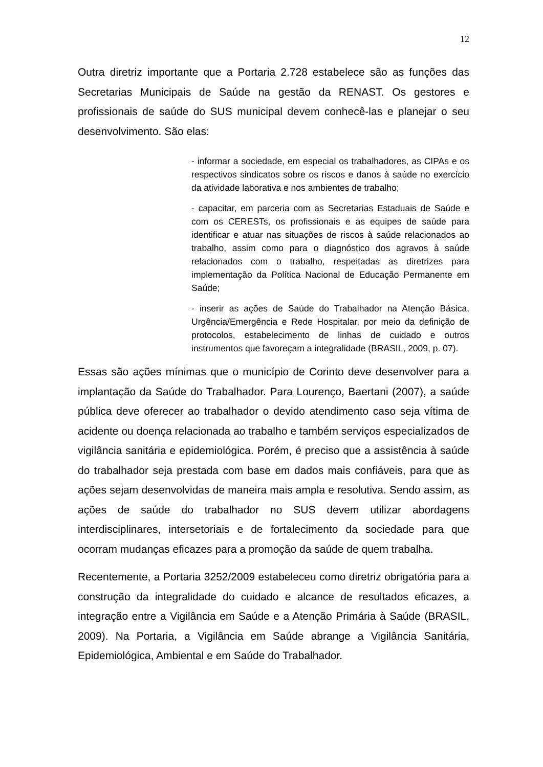12
Outra diretriz importante que a Portaria 2.728 estabelece são as funções das Secretarias Municipais de Saúde na gestão da RENAST. Os gestores e profissionais de saúde do SUS municipal devem conhecê-las e planejar o seu desenvolvimento. São elas:
- informar a sociedade, em especial os trabalhadores, as CIPAs e os respectivos sindicatos sobre os riscos e danos à saúde no exercício da atividade laborativa e nos ambientes de trabalho;
- capacitar, em parceria com as Secretarias Estaduais de Saúde e com os CERESTs, os profissionais e as equipes de saúde para identificar e atuar nas situações de riscos à saúde relacionados ao trabalho, assim como para o diagnóstico dos agravos à saúde relacionados com o trabalho, respeitadas as diretrizes para implementação da Política Nacional de Educação Permanente em Saúde;
- inserir as ações de Saúde do Trabalhador na Atenção Básica, Urgência/Emergência e Rede Hospitalar, por meio da definição de protocolos, estabelecimento de linhas de cuidado e outros instrumentos que favoreçam a integralidade (BRASIL, 2009, p. 07).
Essas são ações mínimas que o município de Corinto deve desenvolver para a implantação da Saúde do Trabalhador. Para Lourenço, Baertani (2007), a saúde pública deve oferecer ao trabalhador o devido atendimento caso seja vítima de acidente ou doença relacionada ao trabalho e também serviços especializados de vigilância sanitária e epidemiológica. Porém, é preciso que a assistência à saúde do trabalhador seja prestada com base em dados mais confiáveis, para que as ações sejam desenvolvidas de maneira mais ampla e resolutiva. Sendo assim, as ações de saúde do trabalhador no SUS devem utilizar abordagens interdisciplinares, intersetoriais e de fortalecimento da sociedade para que ocorram mudanças eficazes para a promoção da saúde de quem trabalha.
Recentemente, a Portaria 3252/2009 estabeleceu como diretriz obrigatória para a construção da integralidade do cuidado e alcance de resultados eficazes, a integração entre a Vigilância em Saúde e a Atenção Primária à Saúde (BRASIL, 2009). Na Portaria, a Vigilância em Saúde abrange a Vigilância Sanitária, Epidemiológica, Ambiental e em Saúde do Trabalhador.